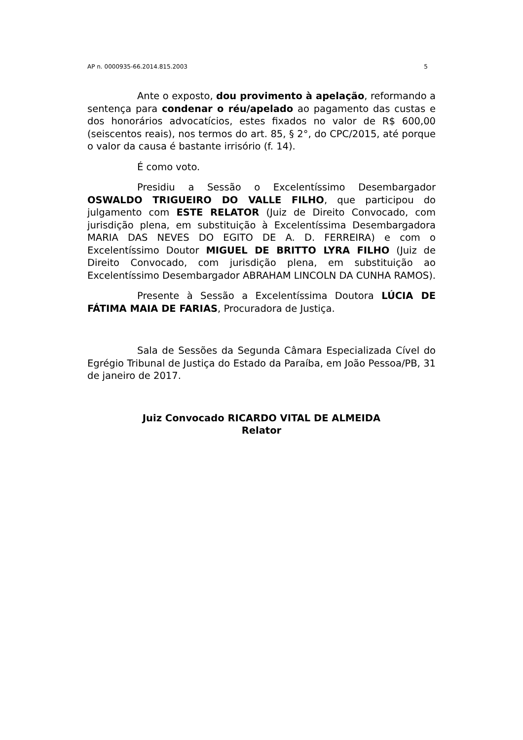AP n. 0000935-66.2014.815.2003 5
Ante o exposto, dou provimento à apelação, reformando a sentença para condenar o réu/apelado ao pagamento das custas e dos honorários advocatícios, estes fixados no valor de R$ 600,00 (seiscentos reais), nos termos do art. 85, § 2°, do CPC/2015, até porque o valor da causa é bastante irrisório (f. 14).
É como voto.
Presidiu a Sessão o Excelentíssimo Desembargador OSWALDO TRIGUEIRO DO VALLE FILHO, que participou do julgamento com ESTE RELATOR (Juiz de Direito Convocado, com jurisdição plena, em substituição à Excelentíssima Desembargadora MARIA DAS NEVES DO EGITO DE A. D. FERREIRA) e com o Excelentíssimo Doutor MIGUEL DE BRITTO LYRA FILHO (Juiz de Direito Convocado, com jurisdição plena, em substituição ao Excelentíssimo Desembargador ABRAHAM LINCOLN DA CUNHA RAMOS).
Presente à Sessão a Excelentíssima Doutora LÚCIA DE FÁTIMA MAIA DE FARIAS, Procuradora de Justiça.
Sala de Sessões da Segunda Câmara Especializada Cível do Egrégio Tribunal de Justiça do Estado da Paraíba, em João Pessoa/PB, 31 de janeiro de 2017.
Juiz Convocado RICARDO VITAL DE ALMEIDA
Relator